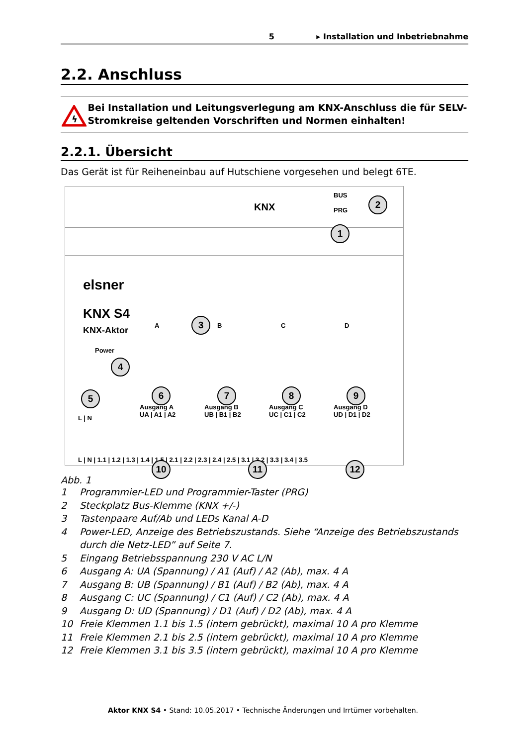5 ▸ Installation und Inbetriebnahme
2.2. Anschluss
ϟ
Bei Installation und Leitungsverlegung am KNX-Anschluss die für SELV-Stromkreise geltenden Vorschriften und Normen einhalten!
2.2.1. Übersicht
Das Gerät ist für Reiheneinbau auf Hutschiene vorgesehen und belegt 6TE.
KNX
BUS
PRG
elsner
KNX S4
KNX-Aktor
Power
A B C D
Ausgang A
UA | A1 | A2
Ausgang B
UB | B1 | B2
Ausgang C
UC | C1 | C2
Ausgang D
UD | D1 | D2
L | N
L | N | 1.1 | 1.2 | 1.3 | 1.4 | 1.5 | 2.1 | 2.2 | 2.3 | 2.4 | 2.5 | 3.1 | 3.2 | 3.3 | 3.4 | 3.5
1
2
3
4
5 6 7 8 9
10 11 12
Abb. 1
1 Programmier-LED und Programmier-Taster (PRG)
2 Steckplatz Bus-Klemme (KNX +/-)
3 Tastenpaare Auf/Ab und LEDs Kanal A-D
4 Power-LED, Anzeige des Betriebszustands. Siehe “Anzeige des Betriebszustands durch die Netz-LED” auf Seite 7.
5 Eingang Betriebsspannung 230 V AC L/N
6 Ausgang A: UA (Spannung) / A1 (Auf) / A2 (Ab), max. 4 A
7 Ausgang B: UB (Spannung) / B1 (Auf) / B2 (Ab), max. 4 A
8 Ausgang C: UC (Spannung) / C1 (Auf) / C2 (Ab), max. 4 A
9 Ausgang D: UD (Spannung) / D1 (Auf) / D2 (Ab), max. 4 A
10 Freie Klemmen 1.1 bis 1.5 (intern gebrückt), maximal 10 A pro Klemme
11 Freie Klemmen 2.1 bis 2.5 (intern gebrückt), maximal 10 A pro Klemme
12 Freie Klemmen 3.1 bis 3.5 (intern gebrückt), maximal 10 A pro Klemme
Aktor KNX S4 • Stand: 10.05.2017 • Technische Änderungen und Irrtümer vorbehalten.